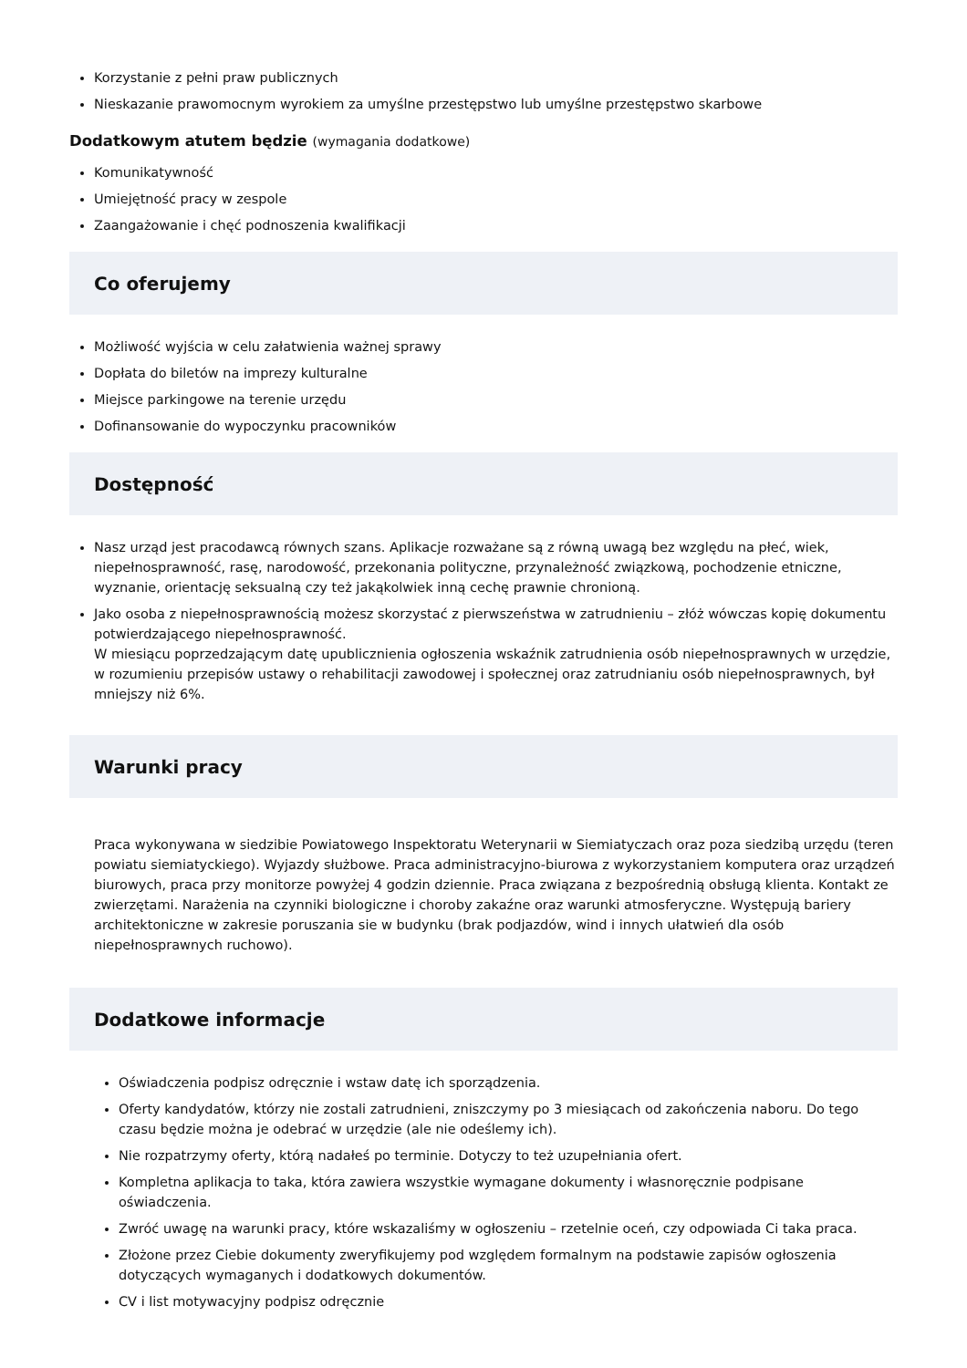Korzystanie z pełni praw publicznych
Nieskazanie prawomocnym wyrokiem za umyślne przestępstwo lub umyślne przestępstwo skarbowe
Dodatkowym atutem będzie (wymagania dodatkowe)
Komunikatywność
Umiejętność pracy w zespole
Zaangażowanie i chęć podnoszenia kwalifikacji
Co oferujemy
Możliwość wyjścia w celu załatwienia ważnej sprawy
Dopłata do biletów na imprezy kulturalne
Miejsce parkingowe na terenie urzędu
Dofinansowanie do wypoczynku pracowników
Dostępność
Nasz urząd jest pracodawcą równych szans. Aplikacje rozważane są z równą uwagą bez względu na płeć, wiek, niepełnosprawność, rasę, narodowość, przekonania polityczne, przynależność związkową, pochodzenie etniczne, wyznanie, orientację seksualną czy też jakąkolwiek inną cechę prawnie chronioną.
Jako osoba z niepełnosprawnością możesz skorzystać z pierwszeństwa w zatrudnieniu – złóż wówczas kopię dokumentu potwierdzającego niepełnosprawność.
W miesiącu poprzedzającym datę upublicznienia ogłoszenia wskaźnik zatrudnienia osób niepełnosprawnych w urzędzie, w rozumieniu przepisów ustawy o rehabilitacji zawodowej i społecznej oraz zatrudnianiu osób niepełnosprawnych, był mniejszy niż 6%.
Warunki pracy
Praca wykonywana w siedzibie Powiatowego Inspektoratu Weterynarii w Siemiatyczach oraz poza siedzibą urzędu (teren powiatu siemiatyckiego). Wyjazdy służbowe. Praca administracyjno-biurowa z wykorzystaniem komputera oraz urządzeń biurowych, praca przy monitorze powyżej 4 godzin dziennie. Praca związana z bezpośrednią obsługą klienta. Kontakt ze zwierzętami. Narażenia na czynniki biologiczne i choroby zakaźne oraz warunki atmosferyczne. Występują bariery architektoniczne w zakresie poruszania sie w budynku (brak podjazdów, wind i innych ułatwień dla osób niepełnosprawnych ruchowo).
Dodatkowe informacje
Oświadczenia podpisz odręcznie i wstaw datę ich sporządzenia.
Oferty kandydatów, którzy nie zostali zatrudnieni, zniszczymy po 3 miesiącach od zakończenia naboru. Do tego czasu będzie można je odebrać w urzędzie (ale nie odeślemy ich).
Nie rozpatrzymy oferty, którą nadałeś po terminie. Dotyczy to też uzupełniania ofert.
Kompletna aplikacja to taka, która zawiera wszystkie wymagane dokumenty i własnoręcznie podpisane oświadczenia.
Zwróć uwagę na warunki pracy, które wskazaliśmy w ogłoszeniu – rzetelnie oceń, czy odpowiada Ci taka praca.
Złożone przez Ciebie dokumenty zweryfikujemy pod względem formalnym na podstawie zapisów ogłoszenia dotyczących wymaganych i dodatkowych dokumentów.
CV i list motywacyjny podpisz odręcznie